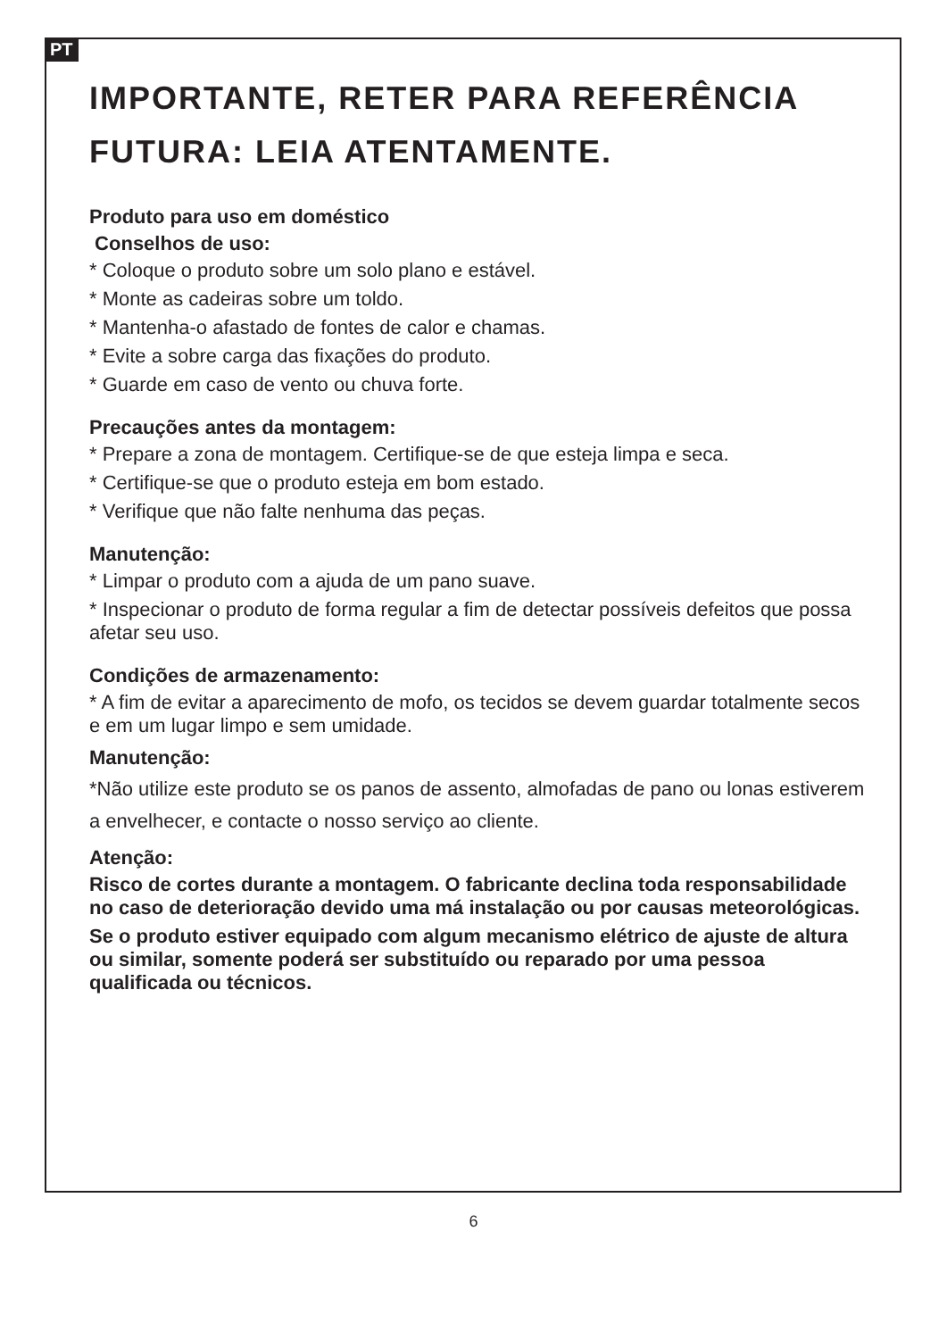PT
IMPORTANTE, RETER PARA REFERÊNCIA FUTURA: LEIA ATENTAMENTE.
Produto para uso em doméstico
Conselhos de uso:
* Coloque o produto sobre um solo plano e estável.
* Monte as cadeiras sobre um toldo.
* Mantenha-o afastado de fontes de calor e chamas.
* Evite a sobre carga das fixações do produto.
* Guarde em caso de vento ou chuva forte.
Precauções antes da montagem:
* Prepare a zona de montagem. Certifique-se de que esteja limpa e seca.
* Certifique-se que o produto esteja em bom estado.
* Verifique que não falte nenhuma das peças.
Manutenção:
* Limpar o produto com a ajuda de um pano suave.
* Inspecionar o produto de forma regular a fim de detectar possíveis defeitos que possa afetar seu uso.
Condições de armazenamento:
* A fim de evitar a aparecimento de mofo, os tecidos se devem guardar totalmente secos e em um lugar limpo e sem umidade.
Manutenção:
*Não utilize este produto se os panos de assento, almofadas de pano ou lonas estiverem a envelhecer, e contacte o nosso serviço ao cliente.
Atenção:
Risco de cortes durante a montagem. O fabricante declina toda responsabilidade no caso de deterioração devido uma má instalação ou por causas meteorológicas.
Se o produto estiver equipado com algum mecanismo elétrico de ajuste de altura ou similar, somente poderá ser substituído ou reparado por uma pessoa qualificada ou técnicos.
6